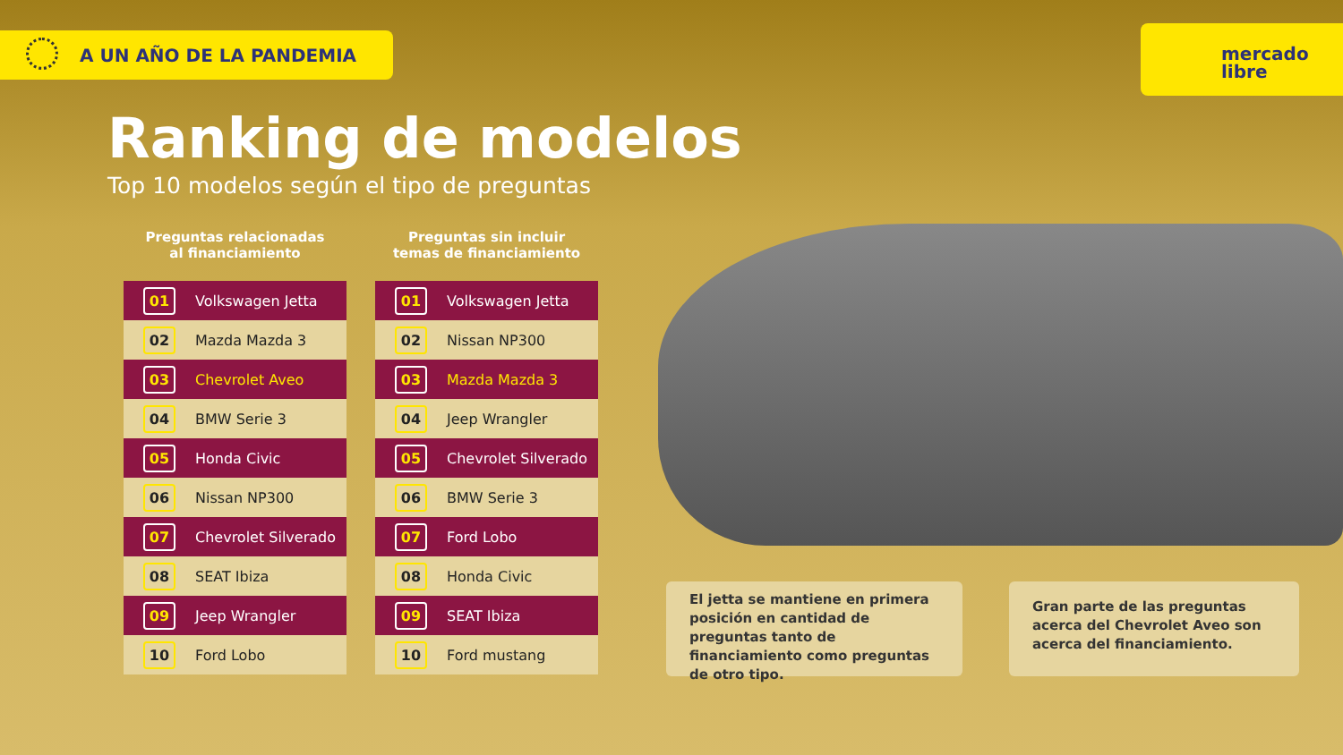A UN AÑO DE LA PANDEMIA
mercado
libre
Ranking de modelos
Top 10 modelos según el tipo de preguntas
Preguntas relacionadas
al financiamiento
| 01 | Volkswagen Jetta |
| 02 | Mazda Mazda 3 |
| 03 | Chevrolet Aveo |
| 04 | BMW Serie 3 |
| 05 | Honda Civic |
| 06 | Nissan NP300 |
| 07 | Chevrolet Silverado |
| 08 | SEAT Ibiza |
| 09 | Jeep Wrangler |
| 10 | Ford Lobo |
Preguntas sin incluir
temas de financiamiento
| 01 | Volkswagen Jetta |
| 02 | Nissan NP300 |
| 03 | Mazda Mazda 3 |
| 04 | Jeep Wrangler |
| 05 | Chevrolet Silverado |
| 06 | BMW Serie 3 |
| 07 | Ford Lobo |
| 08 | Honda Civic |
| 09 | SEAT Ibiza |
| 10 | Ford mustang |
El jetta se mantiene en primera posición en cantidad de preguntas tanto de financiamiento como preguntas de otro tipo.
Gran parte de las preguntas acerca del Chevrolet Aveo son acerca del financiamiento.